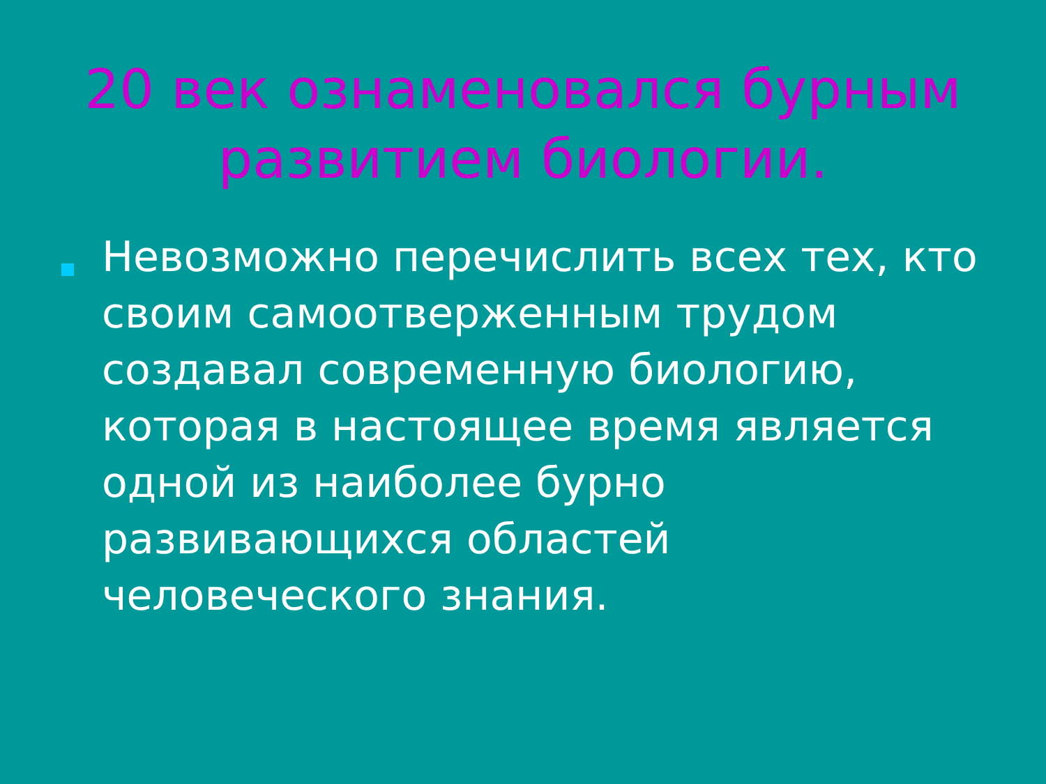20 век ознаменовался бурным развитием биологии.
Невозможно перечислить всех тех, кто своим самоотверженным трудом создавал современную биологию, которая в настоящее время является одной из наиболее бурно развивающихся областей человеческого знания.